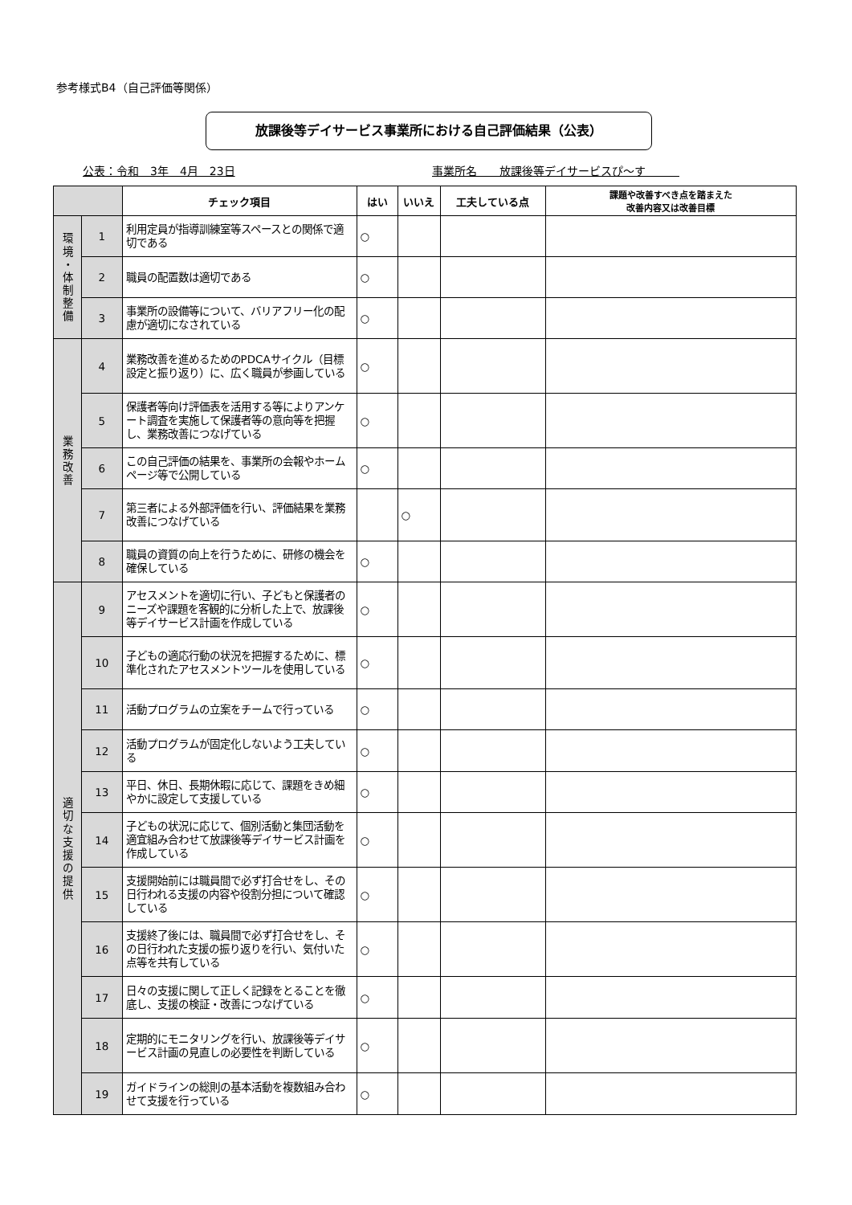参考様式B4（自己評価等関係）
放課後等デイサービス事業所における自己評価結果（公表）
公表：令和　3年　4月　23日 事業所名　　放課後等デイサービスぴ～す　　　
| | | チェック項目 | はい | いいえ | 工夫している点 | 課題や改善すべき点を踏まえた 改善内容又は改善目標 |
| --- | --- | --- | --- | --- | --- | --- |
| 環 境 ・ 体 制 整 備 | 1 | 利用定員が指導訓練室等スペースとの関係で適切である | ○ | | | |
| | 2 | 職員の配置数は適切である | ○ | | | |
| | 3 | 事業所の設備等について、バリアフリー化の配慮が適切になされている | ○ | | | |
| 業 務 改 善 | 4 | 業務改善を進めるためのPDCAサイクル（目標設定と振り返り）に、広く職員が参画している | ○ | | | |
| | 5 | 保護者等向け評価表を活用する等によりアンケート調査を実施して保護者等の意向等を把握し、業務改善につなげている | ○ | | | |
| | 6 | この自己評価の結果を、事業所の会報やホームページ等で公開している | ○ | | | |
| | 7 | 第三者による外部評価を行い、評価結果を業務改善につなげている | | ○ | | |
| | 8 | 職員の資質の向上を行うために、研修の機会を確保している | ○ | | | |
| 適 切 な 支 援 の 提 供 | 9 | アセスメントを適切に行い、子どもと保護者のニーズや課題を客観的に分析した上で、放課後等デイサービス計画を作成している | ○ | | | |
| | 10 | 子どもの適応行動の状況を把握するために、標準化されたアセスメントツールを使用している | ○ | | | |
| | 11 | 活動プログラムの立案をチームで行っている | ○ | | | |
| | 12 | 活動プログラムが固定化しないよう工夫している | ○ | | | |
| | 13 | 平日、休日、長期休暇に応じて、課題をきめ細やかに設定して支援している | ○ | | | |
| | 14 | 子どもの状況に応じて、個別活動と集団活動を適宜組み合わせて放課後等デイサービス計画を作成している | ○ | | | |
| | 15 | 支援開始前には職員間で必ず打合せをし、その日行われる支援の内容や役割分担について確認している | ○ | | | |
| | 16 | 支援終了後には、職員間で必ず打合せをし、その日行われた支援の振り返りを行い、気付いた点等を共有している | ○ | | | |
| | 17 | 日々の支援に関して正しく記録をとることを徹底し、支援の検証・改善につなげている | ○ | | | |
| | 18 | 定期的にモニタリングを行い、放課後等デイサービス計画の見直しの必要性を判断している | ○ | | | |
| | 19 | ガイドラインの総則の基本活動を複数組み合わせて支援を行っている | ○ | | | |